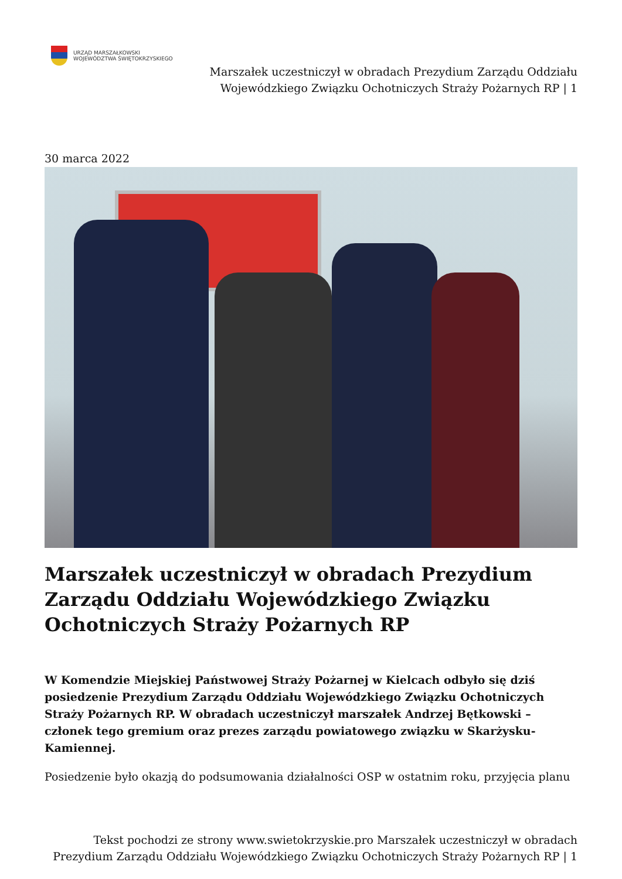URZĄD MARSZAŁKOWSKI
WOJEWÓDZTWA ŚWIĘTOKRZYSKIEGO
Marszałek uczestniczył w obradach Prezydium Zarządu Oddziału
Wojewódzkiego Związku Ochotniczych Straży Pożarnych RP | 1
30 marca 2022
Marszałek uczestniczył w obradach Prezydium Zarządu Oddziału Wojewódzkiego Związku Ochotniczych Straży Pożarnych RP
W Komendzie Miejskiej Państwowej Straży Pożarnej w Kielcach odbyło się dziś posiedzenie Prezydium Zarządu Oddziału Wojewódzkiego Związku Ochotniczych Straży Pożarnych RP. W obradach uczestniczył marszałek Andrzej Bętkowski – członek tego gremium oraz prezes zarządu powiatowego związku w Skarżysku-Kamiennej.
Posiedzenie było okazją do podsumowania działalności OSP w ostatnim roku, przyjęcia planu
Tekst pochodzi ze strony www.swietokrzyskie.pro Marszałek uczestniczył w obradach
Prezydium Zarządu Oddziału Wojewódzkiego Związku Ochotniczych Straży Pożarnych RP | 1